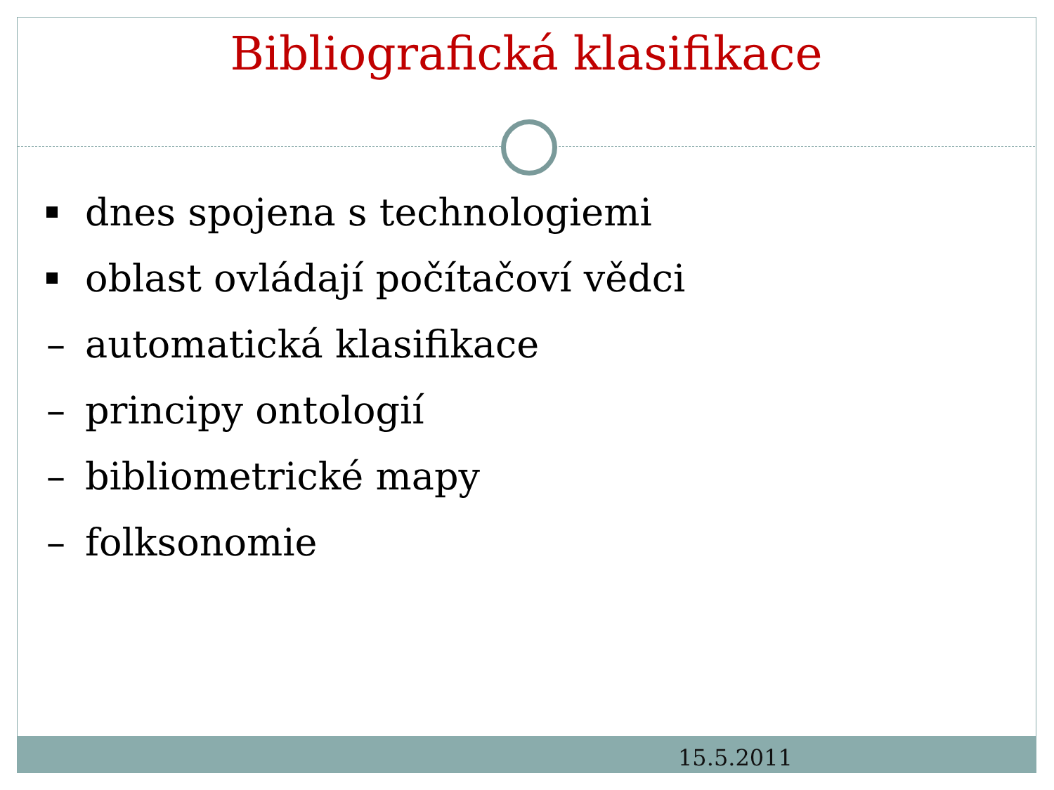Bibliografická klasifikace
dnes spojena s technologiemi
oblast ovládají počítačoví vědci
– automatická klasifikace
– principy ontologií
– bibliometrické mapy
– folksonomie
15.5.2011